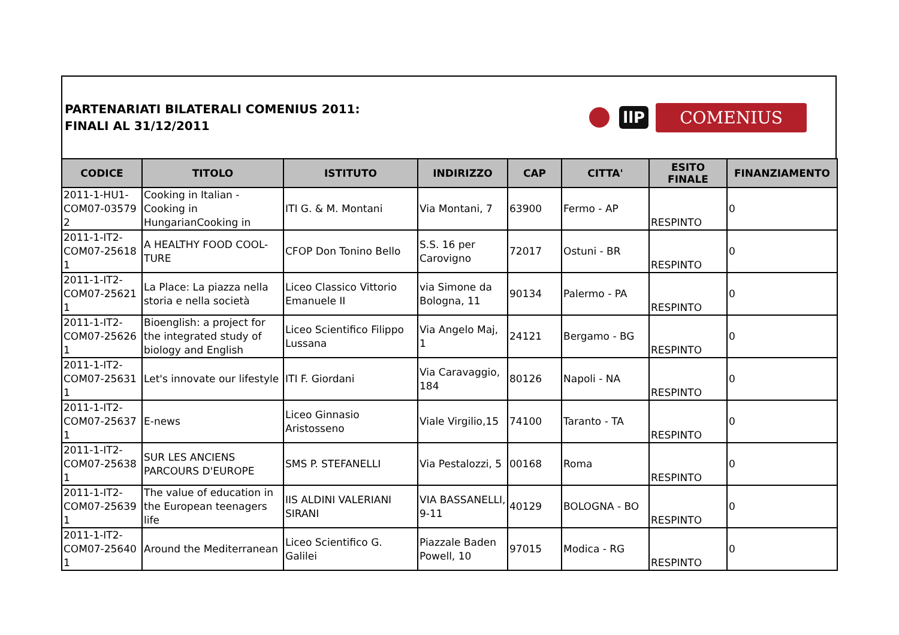PARTENARIATI BILATERALI COMENIUS 2011:
FINALI AL 31/12/2011
llP
COMENIUS
| CODICE | TITOLO | ISTITUTO | INDIRIZZO | CAP | CITTA' | ESITO FINALE | FINANZIAMENTO |
| --- | --- | --- | --- | --- | --- | --- | --- |
| 2011-1-HU1-COM07-03579 2 | Cooking in Italian - Cooking in HungarianCooking in | ITI G. & M. Montani | Via Montani, 7 | 63900 | Fermo - AP | RESPINTO | 0 |
| 2011-1-IT2-COM07-25618 1 | A HEALTHY FOOD COOL-TURE | CFOP Don Tonino Bello | S.S. 16 per Carovigno | 72017 | Ostuni - BR | RESPINTO | 0 |
| 2011-1-IT2-COM07-25621 1 | La Place: La piazza nella storia e nella società | Liceo Classico Vittorio Emanuele II | via Simone da Bologna, 11 | 90134 | Palermo - PA | RESPINTO | 0 |
| 2011-1-IT2-COM07-25626 1 | Bioenglish: a project for the integrated study of biology and English | Liceo Scientifico Filippo Lussana | Via Angelo Maj, 1 | 24121 | Bergamo - BG | RESPINTO | 0 |
| 2011-1-IT2-COM07-25631 1 | Let's innovate our lifestyle | ITI F. Giordani | Via Caravaggio, 184 | 80126 | Napoli - NA | RESPINTO | 0 |
| 2011-1-IT2-COM07-25637 1 | E-news | Liceo Ginnasio Aristosseno | Viale Virgilio,15 | 74100 | Taranto - TA | RESPINTO | 0 |
| 2011-1-IT2-COM07-25638 1 | SUR LES ANCIENS PARCOURS D'EUROPE | SMS P. STEFANELLI | Via Pestalozzi, 5 | 00168 | Roma | RESPINTO | 0 |
| 2011-1-IT2-COM07-25639 1 | The value of education in the European teenagers life | IIS ALDINI VALERIANI SIRANI | VIA BASSANELLI, 9-11 | 40129 | BOLOGNA - BO | RESPINTO | 0 |
| 2011-1-IT2-COM07-25640 1 | Around the Mediterranean | Liceo Scientifico G. Galilei | Piazzale Baden Powell, 10 | 97015 | Modica - RG | RESPINTO | 0 |